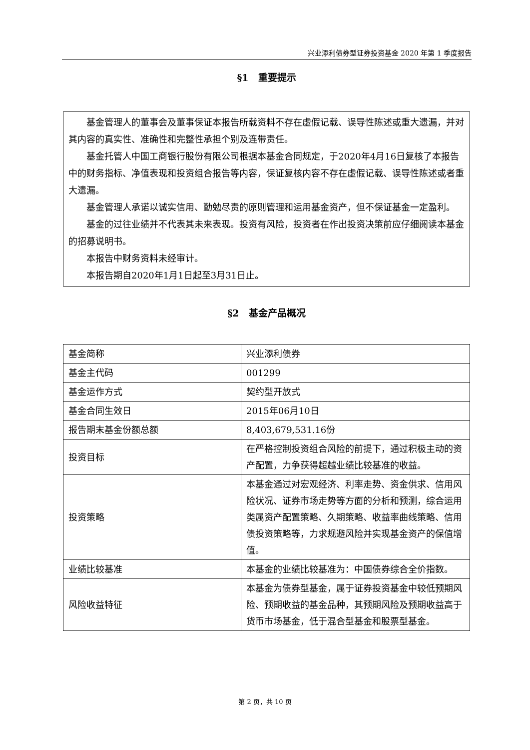兴业添利债券型证券投资基金 2020 年第 1 季度报告
§1　重要提示
基金管理人的董事会及董事保证本报告所载资料不存在虚假记载、误导性陈述或重大遗漏，并对其内容的真实性、准确性和完整性承担个别及连带责任。
基金托管人中国工商银行股份有限公司根据本基金合同规定，于2020年4月16日复核了本报告中的财务指标、净值表现和投资组合报告等内容，保证复核内容不存在虚假记载、误导性陈述或者重大遗漏。
基金管理人承诺以诚实信用、勤勉尽责的原则管理和运用基金资产，但不保证基金一定盈利。
基金的过往业绩并不代表其未来表现。投资有风险，投资者在作出投资决策前应仔细阅读本基金的招募说明书。
本报告中财务资料未经审计。
本报告期自2020年1月1日起至3月31日止。
§2　基金产品概况
| 基金简称 | 兴业添利债券 |
| 基金主代码 | 001299 |
| 基金运作方式 | 契约型开放式 |
| 基金合同生效日 | 2015年06月10日 |
| 报告期末基金份额总额 | 8,403,679,531.16份 |
| 投资目标 | 在严格控制投资组合风险的前提下，通过积极主动的资产配置，力争获得超越业绩比较基准的收益。 |
| 投资策略 | 本基金通过对宏观经济、利率走势、资金供求、信用风险状况、证券市场走势等方面的分析和预测，综合运用类属资产配置策略、久期策略、收益率曲线策略、信用债投资策略等，力求规避风险并实现基金资产的保值增值。 |
| 业绩比较基准 | 本基金的业绩比较基准为：中国债券综合全价指数。 |
| 风险收益特征 | 本基金为债券型基金，属于证券投资基金中较低预期风险、预期收益的基金品种，其预期风险及预期收益高于货币市场基金，低于混合型基金和股票型基金。 |
第 2 页，共 10 页